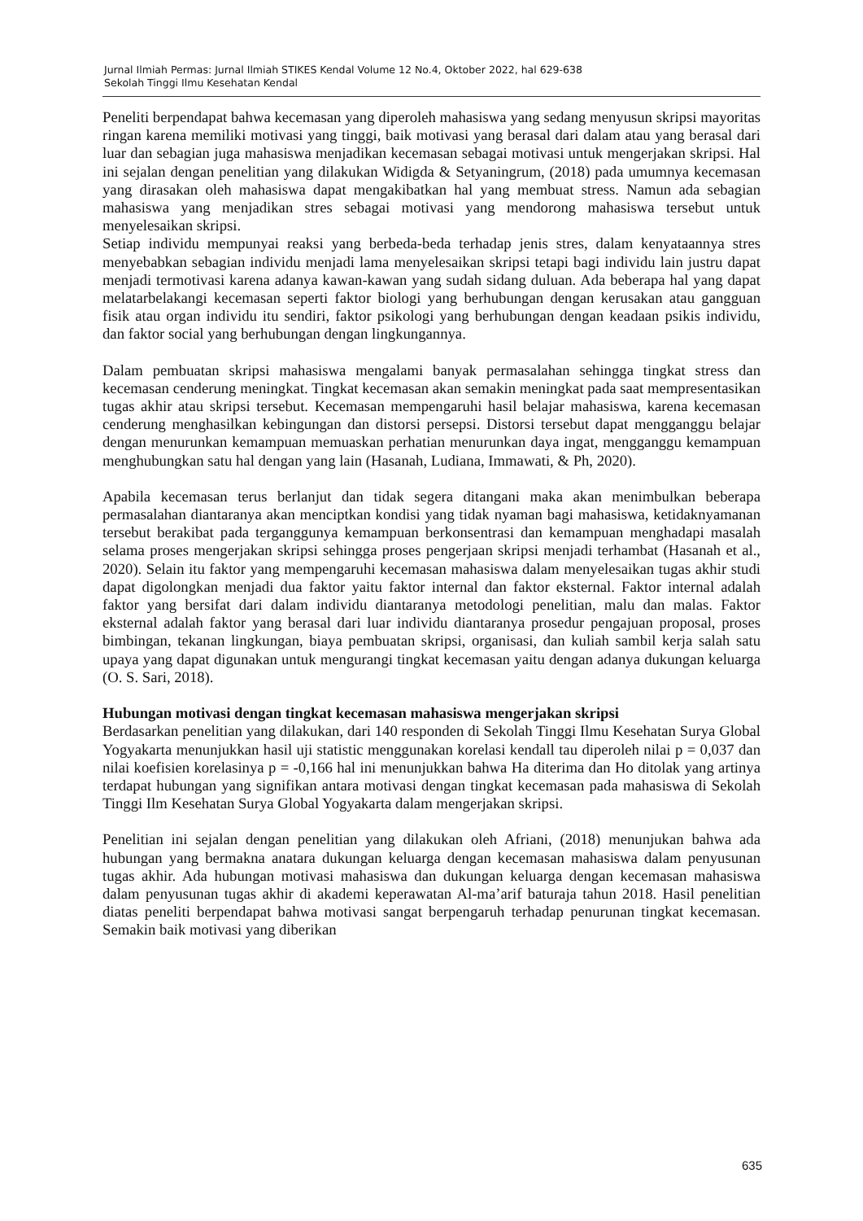Jurnal Ilmiah Permas: Jurnal Ilmiah STIKES Kendal Volume 12 No.4, Oktober 2022, hal 629-638
Sekolah Tinggi Ilmu Kesehatan Kendal
Peneliti berpendapat bahwa kecemasan yang diperoleh mahasiswa yang sedang menyusun skripsi mayoritas ringan karena memiliki motivasi yang tinggi, baik motivasi yang berasal dari dalam atau yang berasal dari luar dan sebagian juga mahasiswa menjadikan kecemasan sebagai motivasi untuk mengerjakan skripsi. Hal ini sejalan dengan penelitian yang dilakukan Widigda & Setyaningrum, (2018) pada umumnya kecemasan yang dirasakan oleh mahasiswa dapat mengakibatkan hal yang membuat stress. Namun ada sebagian mahasiswa yang menjadikan stres sebagai motivasi yang mendorong mahasiswa tersebut untuk menyelesaikan skripsi.
Setiap individu mempunyai reaksi yang berbeda-beda terhadap jenis stres, dalam kenyataannya stres menyebabkan sebagian individu menjadi lama menyelesaikan skripsi tetapi bagi individu lain justru dapat menjadi termotivasi karena adanya kawan-kawan yang sudah sidang duluan. Ada beberapa hal yang dapat melatarbelakangi kecemasan seperti faktor biologi yang berhubungan dengan kerusakan atau gangguan fisik atau organ individu itu sendiri, faktor psikologi yang berhubungan dengan keadaan psikis individu, dan faktor social yang berhubungan dengan lingkungannya.
Dalam pembuatan skripsi mahasiswa mengalami banyak permasalahan sehingga tingkat stress dan kecemasan cenderung meningkat. Tingkat kecemasan akan semakin meningkat pada saat mempresentasikan tugas akhir atau skripsi tersebut. Kecemasan mempengaruhi hasil belajar mahasiswa, karena kecemasan cenderung menghasilkan kebingungan dan distorsi persepsi. Distorsi tersebut dapat mengganggu belajar dengan menurunkan kemampuan memuaskan perhatian menurunkan daya ingat, mengganggu kemampuan menghubungkan satu hal dengan yang lain (Hasanah, Ludiana, Immawati, & Ph, 2020).
Apabila kecemasan terus berlanjut dan tidak segera ditangani maka akan menimbulkan beberapa permasalahan diantaranya akan menciptkan kondisi yang tidak nyaman bagi mahasiswa, ketidaknyamanan tersebut berakibat pada terganggunya kemampuan berkonsentrasi dan kemampuan menghadapi masalah selama proses mengerjakan skripsi sehingga proses pengerjaan skripsi menjadi terhambat (Hasanah et al., 2020). Selain itu faktor yang mempengaruhi kecemasan mahasiswa dalam menyelesaikan tugas akhir studi dapat digolongkan menjadi dua faktor yaitu faktor internal dan faktor eksternal. Faktor internal adalah faktor yang bersifat dari dalam individu diantaranya metodologi penelitian, malu dan malas. Faktor eksternal adalah faktor yang berasal dari luar individu diantaranya prosedur pengajuan proposal, proses bimbingan, tekanan lingkungan, biaya pembuatan skripsi, organisasi, dan kuliah sambil kerja salah satu upaya yang dapat digunakan untuk mengurangi tingkat kecemasan yaitu dengan adanya dukungan keluarga (O. S. Sari, 2018).
Hubungan motivasi dengan tingkat kecemasan mahasiswa mengerjakan skripsi
Berdasarkan penelitian yang dilakukan, dari 140 responden di Sekolah Tinggi Ilmu Kesehatan Surya Global Yogyakarta menunjukkan hasil uji statistic menggunakan korelasi kendall tau diperoleh nilai p = 0,037 dan nilai koefisien korelasinya p = -0,166 hal ini menunjukkan bahwa Ha diterima dan Ho ditolak yang artinya terdapat hubungan yang signifikan antara motivasi dengan tingkat kecemasan pada mahasiswa di Sekolah Tinggi Ilm Kesehatan Surya Global Yogyakarta dalam mengerjakan skripsi.
Penelitian ini sejalan dengan penelitian yang dilakukan oleh Afriani, (2018) menunjukan bahwa ada hubungan yang bermakna anatara dukungan keluarga dengan kecemasan mahasiswa dalam penyusunan tugas akhir. Ada hubungan motivasi mahasiswa dan dukungan keluarga dengan kecemasan mahasiswa dalam penyusunan tugas akhir di akademi keperawatan Al-ma’arif baturaja tahun 2018. Hasil penelitian diatas peneliti berpendapat bahwa motivasi sangat berpengaruh terhadap penurunan tingkat kecemasan. Semakin baik motivasi yang diberikan
635